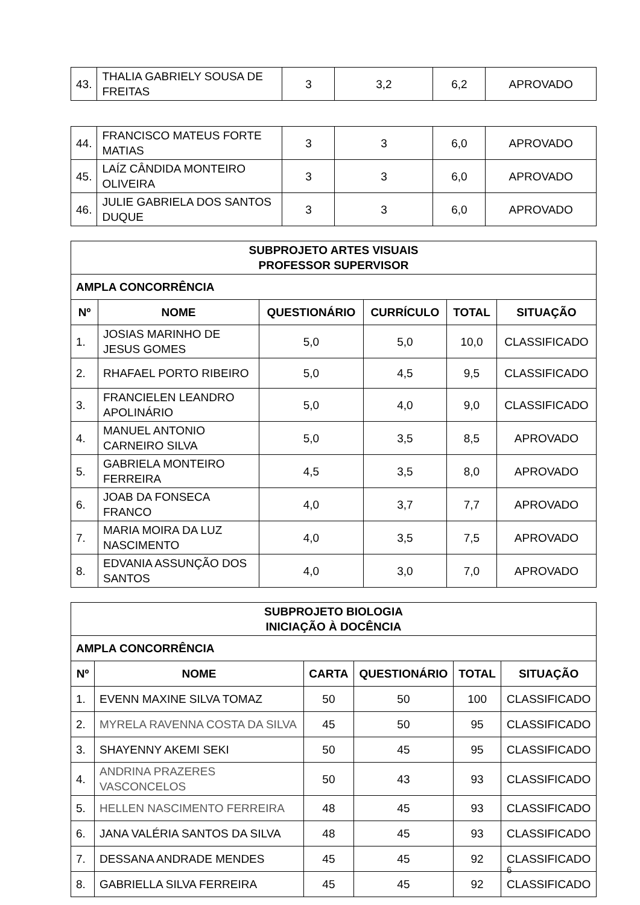| 43. | THALIA GABRIELY SOUSA DE FREITAS | 3 | 3,2 | 6,2 | APROVADO |
| 44. | FRANCISCO MATEUS FORTE MATIAS | 3 | 3 | 6,0 | APROVADO |
| 45. | LAÍZ CÂNDIDA MONTEIRO OLIVEIRA | 3 | 3 | 6,0 | APROVADO |
| 46. | JULIE GABRIELA DOS SANTOS DUQUE | 3 | 3 | 6,0 | APROVADO |
| SUBPROJETO ARTES VISUAIS PROFESSOR SUPERVISOR | | | | | |
| AMPLA CONCORRÊNCIA | | | | | |
| Nº | NOME | QUESTIONÁRIO | CURRÍCULO | TOTAL | SITUAÇÃO |
| 1. | JOSIAS MARINHO DE JESUS GOMES | 5,0 | 5,0 | 10,0 | CLASSIFICADO |
| 2. | RHAFAEL PORTO RIBEIRO | 5,0 | 4,5 | 9,5 | CLASSIFICADO |
| 3. | FRANCIELEN LEANDRO APOLINÁRIO | 5,0 | 4,0 | 9,0 | CLASSIFICADO |
| 4. | MANUEL ANTONIO CARNEIRO SILVA | 5,0 | 3,5 | 8,5 | APROVADO |
| 5. | GABRIELA MONTEIRO FERREIRA | 4,5 | 3,5 | 8,0 | APROVADO |
| 6. | JOAB DA FONSECA FRANCO | 4,0 | 3,7 | 7,7 | APROVADO |
| 7. | MARIA MOIRA DA LUZ NASCIMENTO | 4,0 | 3,5 | 7,5 | APROVADO |
| 8. | EDVANIA ASSUNÇÃO DOS SANTOS | 4,0 | 3,0 | 7,0 | APROVADO |
| SUBPROJETO BIOLOGIA INICIAÇÃO À DOCÊNCIA | | | | | |
| AMPLA CONCORRÊNCIA | | | | | |
| Nº | NOME | CARTA | QUESTIONÁRIO | TOTAL | SITUAÇÃO |
| 1. | EVENN MAXINE SILVA TOMAZ | 50 | 50 | 100 | CLASSIFICADO |
| 2. | MYRELA RAVENNA COSTA DA SILVA | 45 | 50 | 95 | CLASSIFICADO |
| 3. | SHAYENNY AKEMI SEKI | 50 | 45 | 95 | CLASSIFICADO |
| 4. | ANDRINA PRAZERES VASCONCELOS | 50 | 43 | 93 | CLASSIFICADO |
| 5. | HELLEN NASCIMENTO FERREIRA | 48 | 45 | 93 | CLASSIFICADO |
| 6. | JANA VALÉRIA SANTOS DA SILVA | 48 | 45 | 93 | CLASSIFICADO |
| 7. | DESSANA ANDRADE MENDES | 45 | 45 | 92 | CLASSIFICADO |
| 8. | GABRIELLA SILVA FERREIRA | 45 | 45 | 92 | CLASSIFICADO |
6